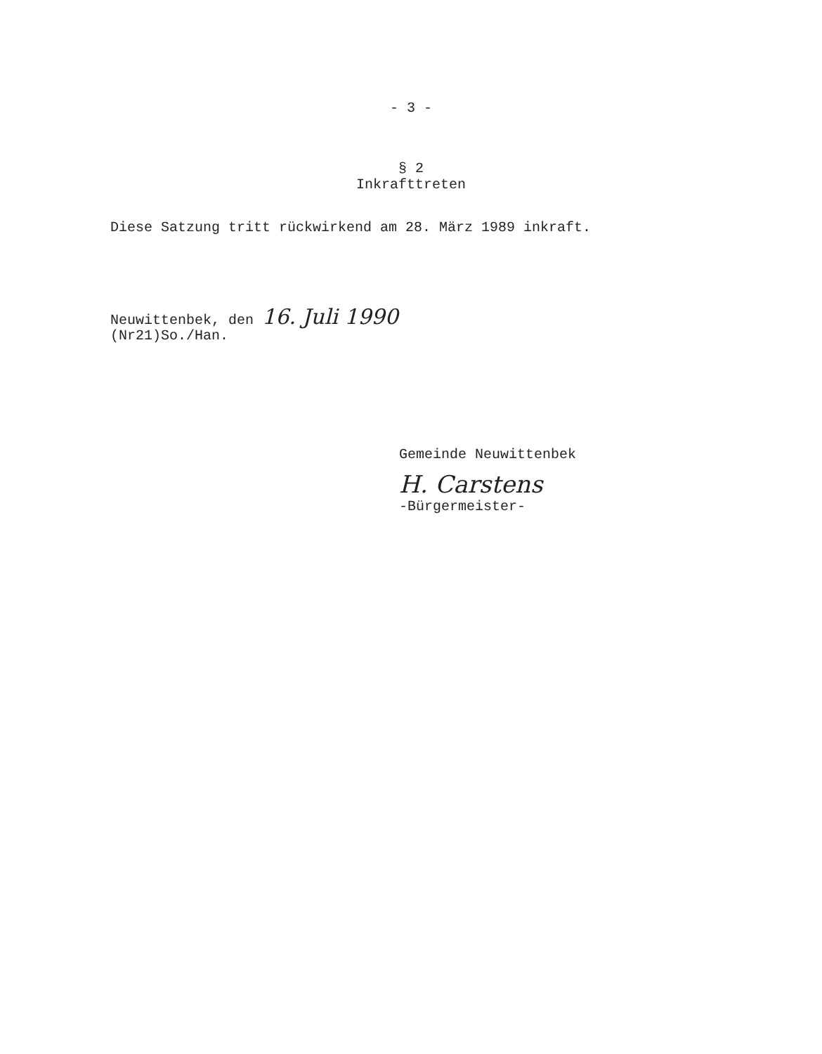- 3 -
§ 2
Inkrafttreten
Diese Satzung tritt rückwirkend am 28. März 1989 inkraft.
Neuwittenbek, den 16. Juli 1990
(Nr21)So./Han.
Gemeinde Neuwittenbek
H. Carstens
-Bürgermeister-